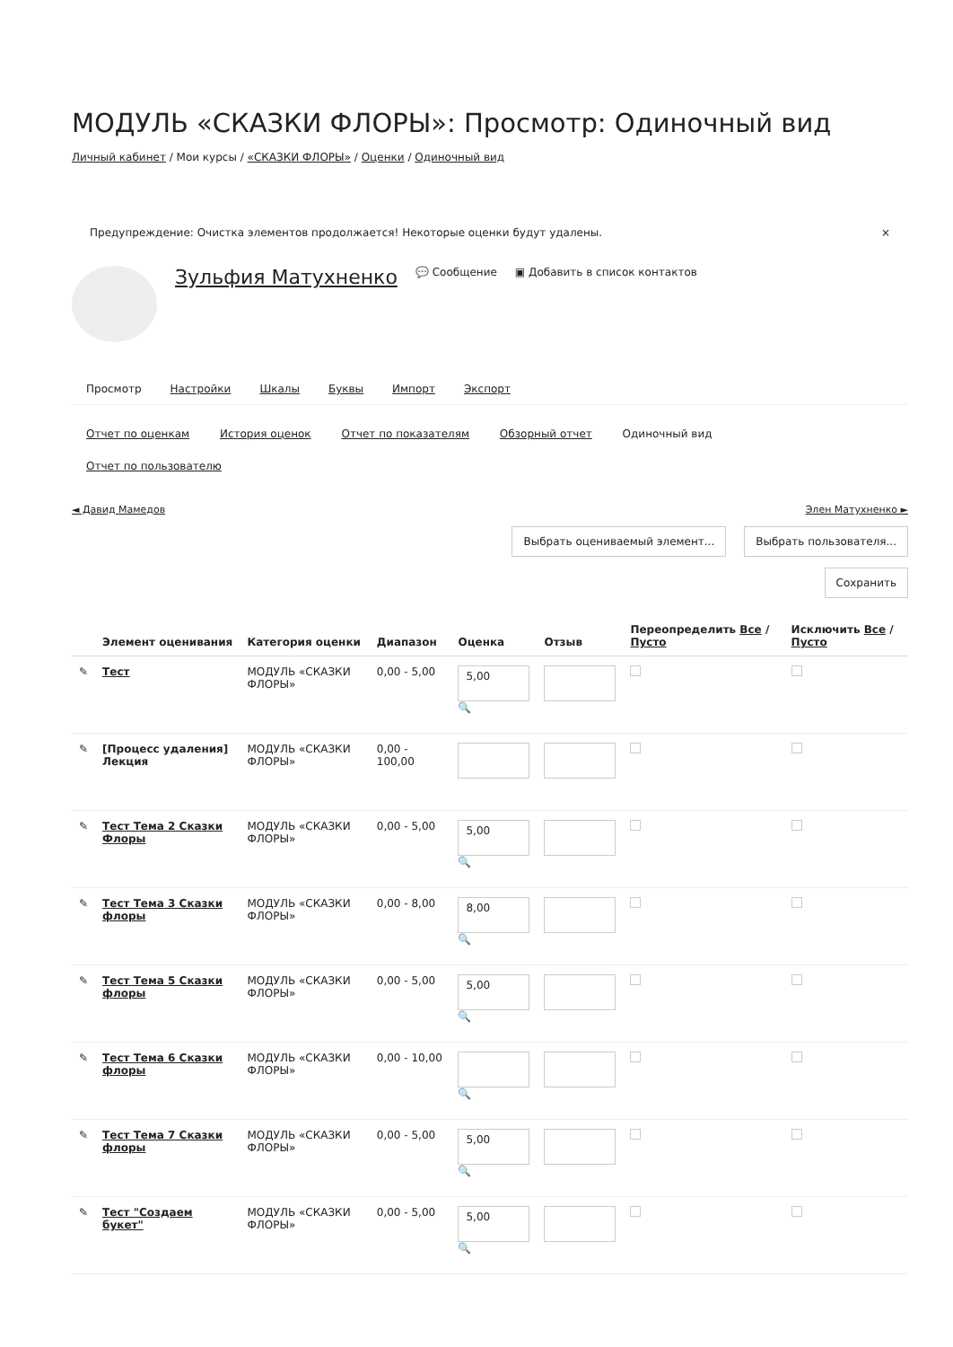МОДУЛЬ «СКАЗКИ ФЛОРЫ»: Просмотр: Одиночный вид
Личный кабинет / Мои курсы / «СКАЗКИ ФЛОРЫ» / Оценки / Одиночный вид
Предупреждение: Очистка элементов продолжается! Некоторые оценки будут удалены. ×
Зульфия Матухненко 💬 Сообщение ▣ Добавить в список контактов
Просмотр Настройки Шкалы Буквы Импорт Экспорт
Отчет по оценкам История оценок Отчет по показателям Обзорный отчет Одиночный вид
Отчет по пользователю
◄ Давид Мамедов Элен Матухненко ►
Выбрать оцениваемый элемент... Выбрать пользователя...
Сохранить
| | Элемент оценивания | Категория оценки | Диапазон | Оценка | Отзыв | Переопределить Все / Пусто | Исключить Все / Пусто |
| --- | --- | --- | --- | --- | --- | --- | --- |
| ✎ | Тест | МОДУЛЬ «СКАЗКИ ФЛОРЫ» | 0,00 - 5,00 | 5,00 🔍 | | | |
| ✎ | [Процесс удаления] Лекция | МОДУЛЬ «СКАЗКИ ФЛОРЫ» | 0,00 - 100,00 | | | | |
| ✎ | Тест Тема 2 Сказки Флоры | МОДУЛЬ «СКАЗКИ ФЛОРЫ» | 0,00 - 5,00 | 5,00 🔍 | | | |
| ✎ | Тест Тема 3 Сказки флоры | МОДУЛЬ «СКАЗКИ ФЛОРЫ» | 0,00 - 8,00 | 8,00 🔍 | | | |
| ✎ | Тест Тема 5 Сказки флоры | МОДУЛЬ «СКАЗКИ ФЛОРЫ» | 0,00 - 5,00 | 5,00 🔍 | | | |
| ✎ | Тест Тема 6 Сказки флоры | МОДУЛЬ «СКАЗКИ ФЛОРЫ» | 0,00 - 10,00 | 🔍 | | | |
| ✎ | Тест Тема 7 Сказки флоры | МОДУЛЬ «СКАЗКИ ФЛОРЫ» | 0,00 - 5,00 | 5,00 🔍 | | | |
| ✎ | Тест "Создаем букет" | МОДУЛЬ «СКАЗКИ ФЛОРЫ» | 0,00 - 5,00 | 5,00 🔍 | | | |